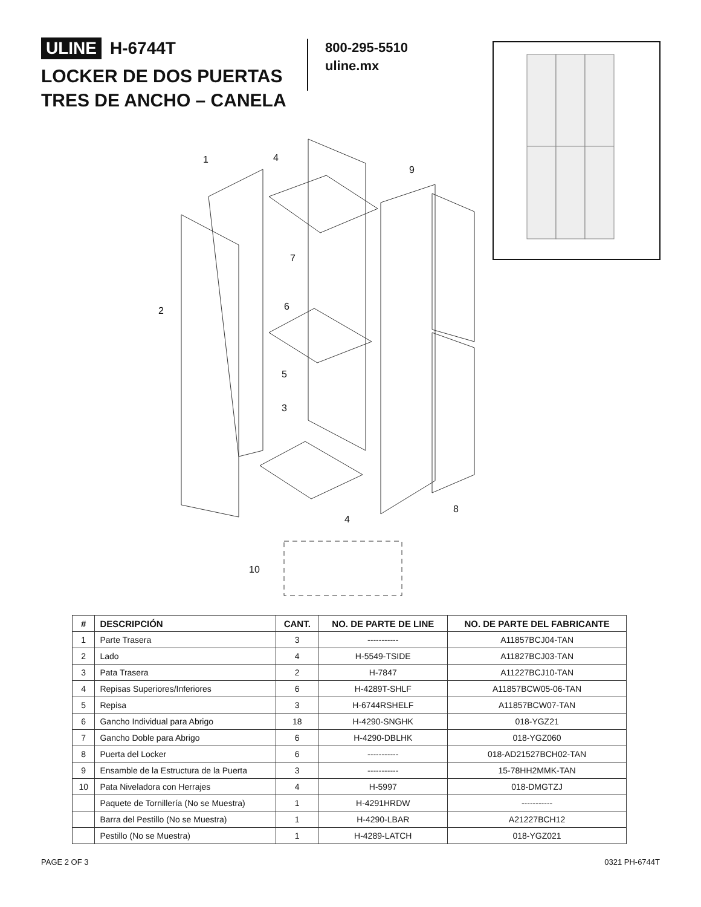ULINE H-6744T
LOCKER DE DOS PUERTAS
TRES DE ANCHO – CANELA
800-295-5510
uline.mx
1 4
9
7
6
2
5
3
8
4
10
| # | DESCRIPCIÓN | CANT. | NO. DE PARTE DE LINE | NO. DE PARTE DEL FABRICANTE |
| --- | --- | --- | --- | --- |
| 1 | Parte Trasera | 3 | ----------- | A11857BCJ04-TAN |
| 2 | Lado | 4 | H-5549-TSIDE | A11827BCJ03-TAN |
| 3 | Pata Trasera | 2 | H-7847 | A11227BCJ10-TAN |
| 4 | Repisas Superiores/Inferiores | 6 | H-4289T-SHLF | A11857BCW05-06-TAN |
| 5 | Repisa | 3 | H-6744RSHELF | A11857BCW07-TAN |
| 6 | Gancho Individual para Abrigo | 18 | H-4290-SNGHK | 018-YGZ21 |
| 7 | Gancho Doble para Abrigo | 6 | H-4290-DBLHK | 018-YGZ060 |
| 8 | Puerta del Locker | 6 | ----------- | 018-AD21527BCH02-TAN |
| 9 | Ensamble de la Estructura de la Puerta | 3 | ----------- | 15-78HH2MMK-TAN |
| 10 | Pata Niveladora con Herrajes | 4 | H-5997 | 018-DMGTZJ |
| | Paquete de Tornillería (No se Muestra) | 1 | H-4291HRDW | ----------- |
| | Barra del Pestillo (No se Muestra) | 1 | H-4290-LBAR | A21227BCH12 |
| | Pestillo (No se Muestra) | 1 | H-4289-LATCH | 018-YGZ021 |
PAGE 2 OF 3 0321 PH-6744T